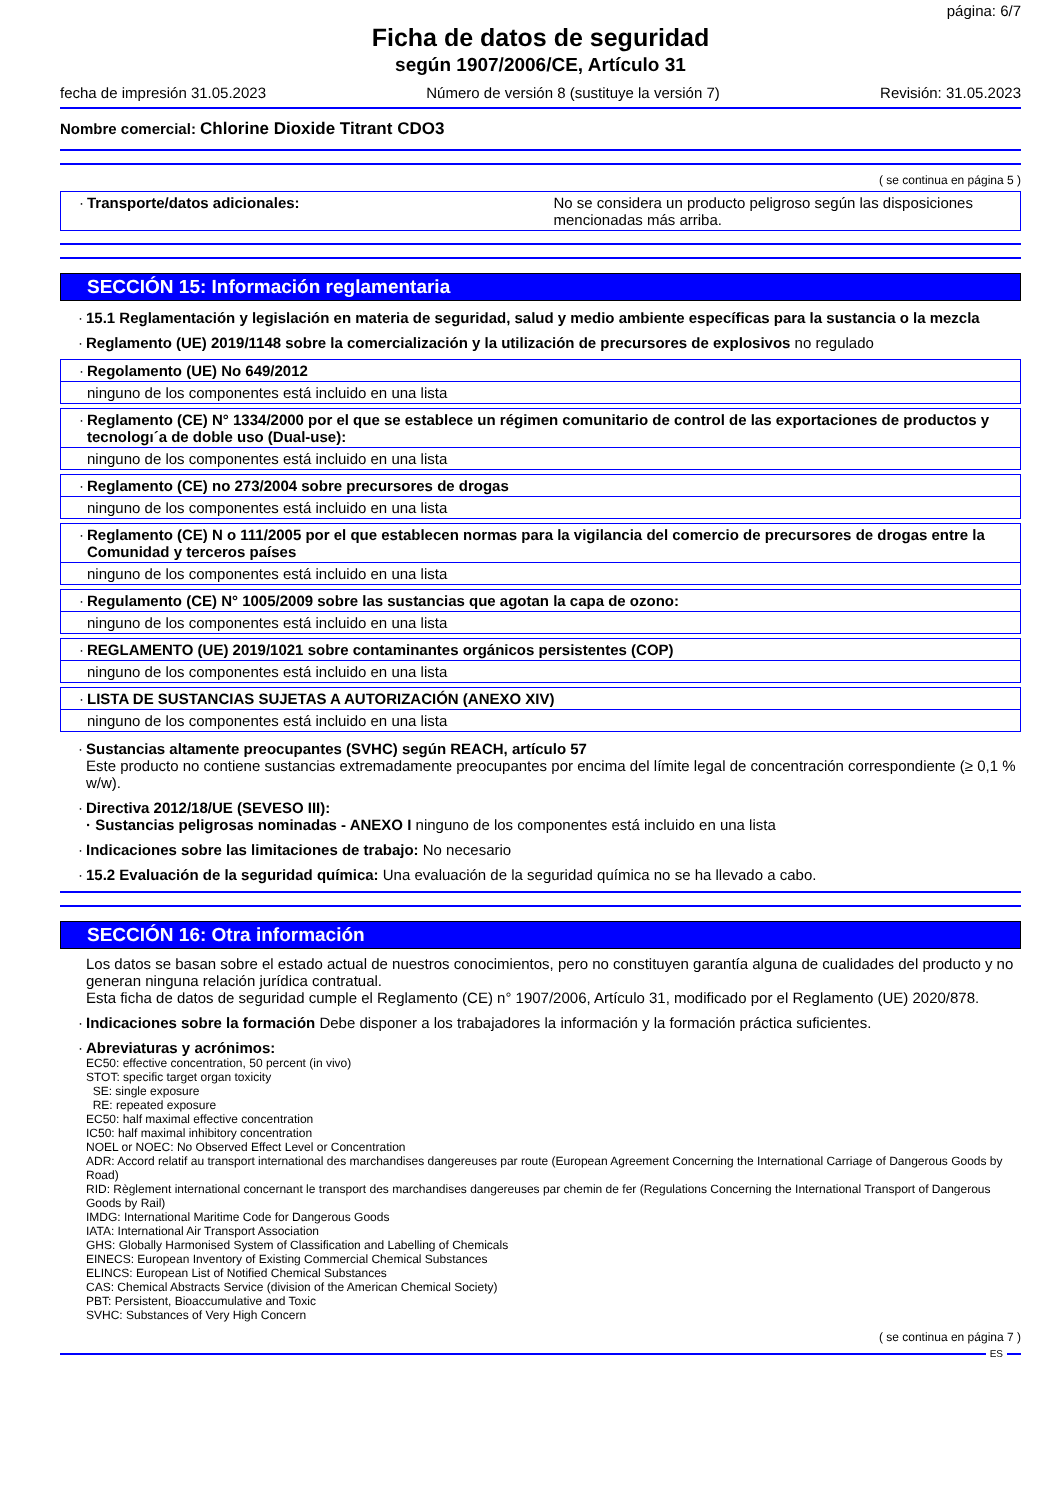página: 6/7
Ficha de datos de seguridad
según 1907/2006/CE, Artículo 31
fecha de impresión 31.05.2023 Número de versión 8 (sustituye la versión 7) Revisión: 31.05.2023
Nombre comercial: Chlorine Dioxide Titrant CDO3
( se continua en página 5 )
·
Transporte/datos adicionales: No se considera un producto peligroso según las disposiciones mencionadas más arriba.
SECCIÓN 15: Información reglamentaria
· 15.1 Reglamentación y legislación en materia de seguridad, salud y medio ambiente específicas para la sustancia o la mezcla
· Reglamento (UE) 2019/1148 sobre la comercialización y la utilización de precursores de explosivos no regulado
· Regolamento (UE) No 649/2012
ninguno de los componentes está incluido en una lista
· Reglamento (CE) N° 1334/2000 por el que se establece un régimen comunitario de control de las exportaciones de productos y tecnologı´a de doble uso (Dual-use):
ninguno de los componentes está incluido en una lista
· Reglamento (CE) no 273/2004 sobre precursores de drogas
ninguno de los componentes está incluido en una lista
· Reglamento (CE) N o 111/2005 por el que establecen normas para la vigilancia del comercio de precursores de drogas entre la Comunidad y terceros países
ninguno de los componentes está incluido en una lista
· Regulamento (CE) N° 1005/2009 sobre las sustancias que agotan la capa de ozono:
ninguno de los componentes está incluido en una lista
· REGLAMENTO (UE) 2019/1021 sobre contaminantes orgánicos persistentes (COP)
ninguno de los componentes está incluido en una lista
· LISTA DE SUSTANCIAS SUJETAS A AUTORIZACIÓN (ANEXO XIV)
ninguno de los componentes está incluido en una lista
· Sustancias altamente preocupantes (SVHC) según REACH, artículo 57
Este producto no contiene sustancias extremadamente preocupantes por encima del límite legal de concentración correspondiente (≥ 0,1 % w/w).
· Directiva 2012/18/UE (SEVESO III):
· Sustancias peligrosas nominadas - ANEXO I ninguno de los componentes está incluido en una lista
· Indicaciones sobre las limitaciones de trabajo: No necesario
· 15.2 Evaluación de la seguridad química: Una evaluación de la seguridad química no se ha llevado a cabo.
SECCIÓN 16: Otra información
Los datos se basan sobre el estado actual de nuestros conocimientos, pero no constituyen garantía alguna de cualidades del producto y no generan ninguna relación jurídica contratual.
Esta ficha de datos de seguridad cumple el Reglamento (CE) n° 1907/2006, Artículo 31, modificado por el Reglamento (UE) 2020/878.
· Indicaciones sobre la formación Debe disponer a los trabajadores la información y la formación práctica suficientes.
· Abreviaturas y acrónimos:
EC50: effective concentration, 50 percent (in vivo)
STOT: specific target organ toxicity
SE: single exposure
RE: repeated exposure
EC50: half maximal effective concentration
IC50: half maximal inhibitory concentration
NOEL or NOEC: No Observed Effect Level or Concentration
ADR: Accord relatif au transport international des marchandises dangereuses par route (European Agreement Concerning the International Carriage of Dangerous Goods by Road)
RID: Règlement international concernant le transport des marchandises dangereuses par chemin de fer (Regulations Concerning the International Transport of Dangerous Goods by Rail)
IMDG: International Maritime Code for Dangerous Goods
IATA: International Air Transport Association
GHS: Globally Harmonised System of Classification and Labelling of Chemicals
EINECS: European Inventory of Existing Commercial Chemical Substances
ELINCS: European List of Notified Chemical Substances
CAS: Chemical Abstracts Service (division of the American Chemical Society)
PBT: Persistent, Bioaccumulative and Toxic
SVHC: Substances of Very High Concern
( se continua en página 7 )
ES